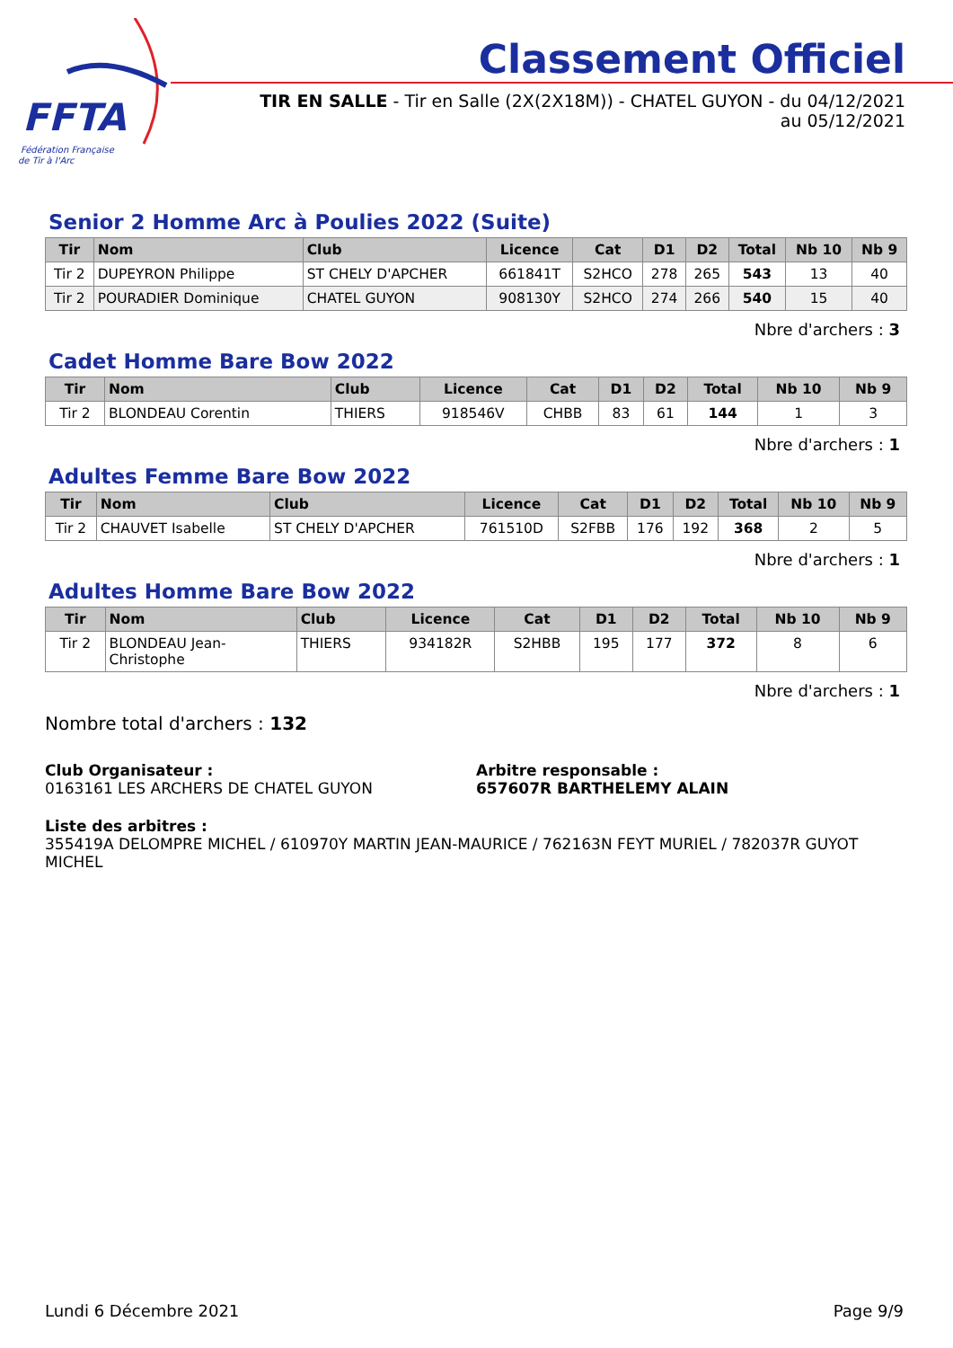FFTA
Fédération Française
de Tir à l'Arc
Classement Officiel
TIR EN SALLE - Tir en Salle (2X(2X18M)) - CHATEL GUYON - du 04/12/2021
au 05/12/2021
Senior 2 Homme Arc à Poulies 2022 (Suite)
| Tir | Nom | Club | Licence | Cat | D1 | D2 | Total | Nb 10 | Nb 9 |
| --- | --- | --- | --- | --- | --- | --- | --- | --- | --- |
| Tir 2 | DUPEYRON Philippe | ST CHELY D'APCHER | 661841T | S2HCO | 278 | 265 | 543 | 13 | 40 |
| Tir 2 | POURADIER Dominique | CHATEL GUYON | 908130Y | S2HCO | 274 | 266 | 540 | 15 | 40 |
Nbre d'archers : 3
Cadet Homme Bare Bow 2022
| Tir | Nom | Club | Licence | Cat | D1 | D2 | Total | Nb 10 | Nb 9 |
| --- | --- | --- | --- | --- | --- | --- | --- | --- | --- |
| Tir 2 | BLONDEAU Corentin | THIERS | 918546V | CHBB | 83 | 61 | 144 | 1 | 3 |
Nbre d'archers : 1
Adultes Femme Bare Bow 2022
| Tir | Nom | Club | Licence | Cat | D1 | D2 | Total | Nb 10 | Nb 9 |
| --- | --- | --- | --- | --- | --- | --- | --- | --- | --- |
| Tir 2 | CHAUVET Isabelle | ST CHELY D'APCHER | 761510D | S2FBB | 176 | 192 | 368 | 2 | 5 |
Nbre d'archers : 1
Adultes Homme Bare Bow 2022
| Tir | Nom | Club | Licence | Cat | D1 | D2 | Total | Nb 10 | Nb 9 |
| --- | --- | --- | --- | --- | --- | --- | --- | --- | --- |
| Tir 2 | BLONDEAU Jean- Christophe | THIERS | 934182R | S2HBB | 195 | 177 | 372 | 8 | 6 |
Nbre d'archers : 1
Nombre total d'archers : 132
Club Organisateur :
0163161 LES ARCHERS DE CHATEL GUYON
Arbitre responsable :
657607R BARTHELEMY ALAIN
Liste des arbitres :
355419A DELOMPRE MICHEL / 610970Y MARTIN JEAN-MAURICE / 762163N FEYT MURIEL / 782037R GUYOT MICHEL
Lundi 6 Décembre 2021 Page 9/9